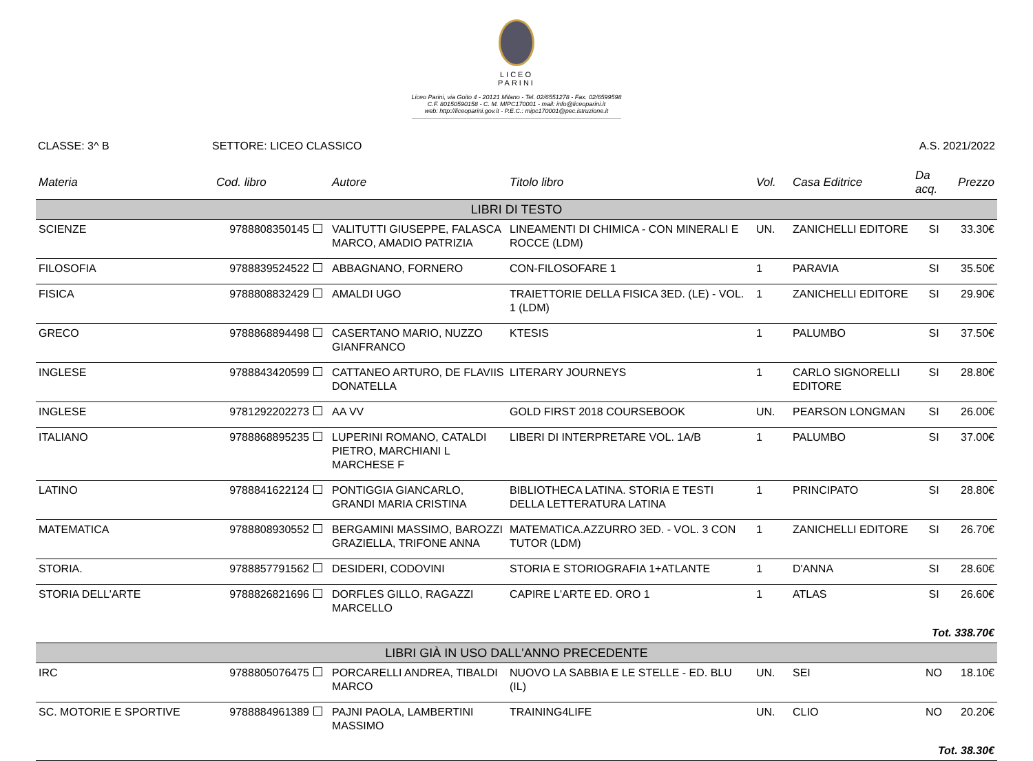LICEO
PARINI
Liceo Parini, via Goito 4 - 20121 Milano - Tel. 02/6551278 - Fax. 02/6599598
C.F. 80150590158 - C. M. MIPC170001 - mail: info@liceoparini.it
web: http://liceoparini.gov.it - P.E.C.: mipc170001@pec.istruzione.it
CLASSE: 3^ B SETTORE: LICEO CLASSICO A.S. 2021/2022
| Materia | Cod. libro | Autore | Titolo libro | Vol. | Casa Editrice | Da acq. | Prezzo |
| --- | --- | --- | --- | --- | --- | --- | --- |
| LIBRI DI TESTO | | | | | | | |
| SCIENZE | 9788808350145 | VALITUTTI GIUSEPPE, FALASCA MARCO, AMADIO PATRIZIA | LINEAMENTI DI CHIMICA - CON MINERALI E ROCCE (LDM) | UN. | ZANICHELLI EDITORE | SI | 33.30€ |
| FILOSOFIA | 9788839524522 | ABBAGNANO, FORNERO | CON-FILOSOFARE 1 | 1 | PARAVIA | SI | 35.50€ |
| FISICA | 9788808832429 | AMALDI UGO | TRAIETTORIE DELLA FISICA 3ED. (LE) - VOL. 1 (LDM) | 1 | ZANICHELLI EDITORE | SI | 29.90€ |
| GRECO | 9788868894498 | CASERTANO MARIO, NUZZO GIANFRANCO | KTESIS | 1 | PALUMBO | SI | 37.50€ |
| INGLESE | 9788843420599 | CATTANEO ARTURO, DE FLAVIIS DONATELLA | LITERARY JOURNEYS | 1 | CARLO SIGNORELLI EDITORE | SI | 28.80€ |
| INGLESE | 9781292202273 | AA VV | GOLD FIRST 2018 COURSEBOOK | UN. | PEARSON LONGMAN | SI | 26.00€ |
| ITALIANO | 9788868895235 | LUPERINI ROMANO, CATALDI PIETRO, MARCHIANI L MARCHESE F | LIBERI DI INTERPRETARE VOL. 1A/B | 1 | PALUMBO | SI | 37.00€ |
| LATINO | 9788841622124 | PONTIGGIA GIANCARLO, GRANDI MARIA CRISTINA | BIBLIOTHECA LATINA. STORIA E TESTI DELLA LETTERATURA LATINA | 1 | PRINCIPATO | SI | 28.80€ |
| MATEMATICA | 9788808930552 | BERGAMINI MASSIMO, BAROZZI GRAZIELLA, TRIFONE ANNA | MATEMATICA.AZZURRO 3ED. - VOL. 3 CON TUTOR (LDM) | 1 | ZANICHELLI EDITORE | SI | 26.70€ |
| STORIA. | 9788857791562 | DESIDERI, CODOVINI | STORIA E STORIOGRAFIA 1+ATLANTE | 1 | D'ANNA | SI | 28.60€ |
| STORIA DELL'ARTE | 9788826821696 | DORFLES GILLO, RAGAZZI MARCELLO | CAPIRE L'ARTE ED. ORO 1 | 1 | ATLAS | SI | 26.60€ |
| Tot. 338.70€ | | | | | | | |
| LIBRI GIÀ IN USO DALL'ANNO PRECEDENTE | | | | | | | |
| IRC | 9788805076475 | PORCARELLI ANDREA, TIBALDI MARCO | NUOVO LA SABBIA E LE STELLE - ED. BLU (IL) | UN. | SEI | NO | 18.10€ |
| SC. MOTORIE E SPORTIVE | 9788884961389 | PAJNI PAOLA, LAMBERTINI MASSIMO | TRAINING4LIFE | UN. | CLIO | NO | 20.20€ |
| Tot. 38.30€ | | | | | | | |